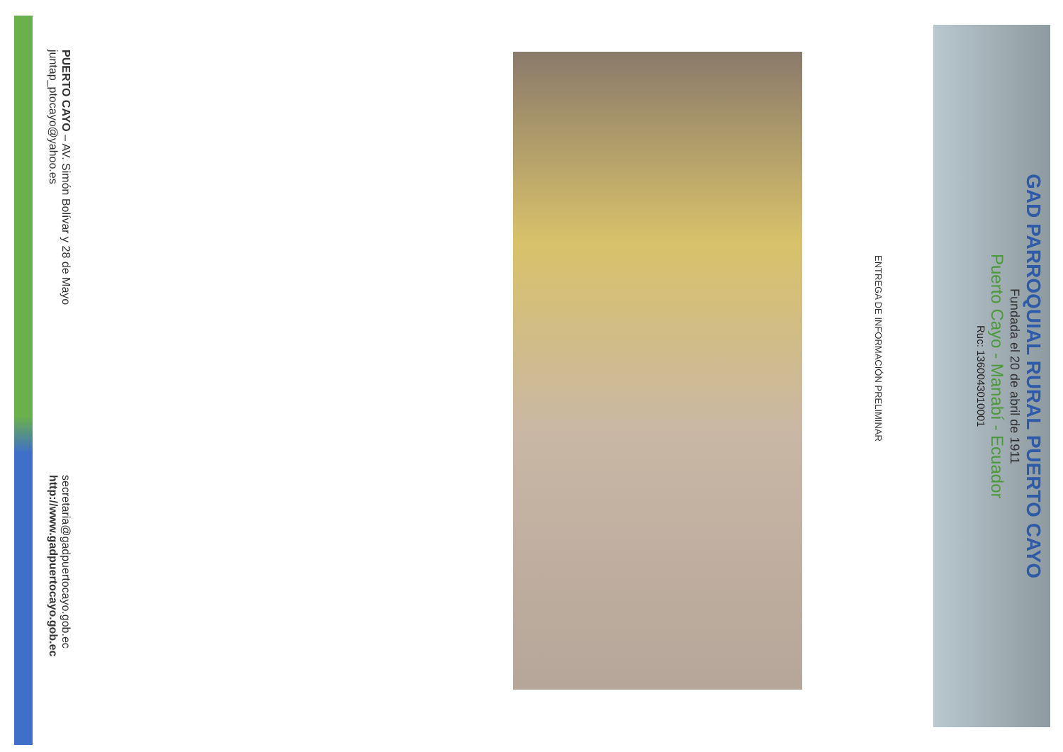GAD PARROQUIAL RURAL PUERTO CAYO
Fundada el 20 de abril de 1911
Puerto Cayo - Manabí - Ecuador
Ruc: 1360043010001
ENTREGA DE INFORMACIÓN PRELIMINAR
PUERTO CAYO – AV. Simón Bolívar y 28 de Mayo
juntap_ptocayo@yahoo.es
secretaria@gadpuertocayo.gob.ec
http://www.gadpuertocayo.gob.ec